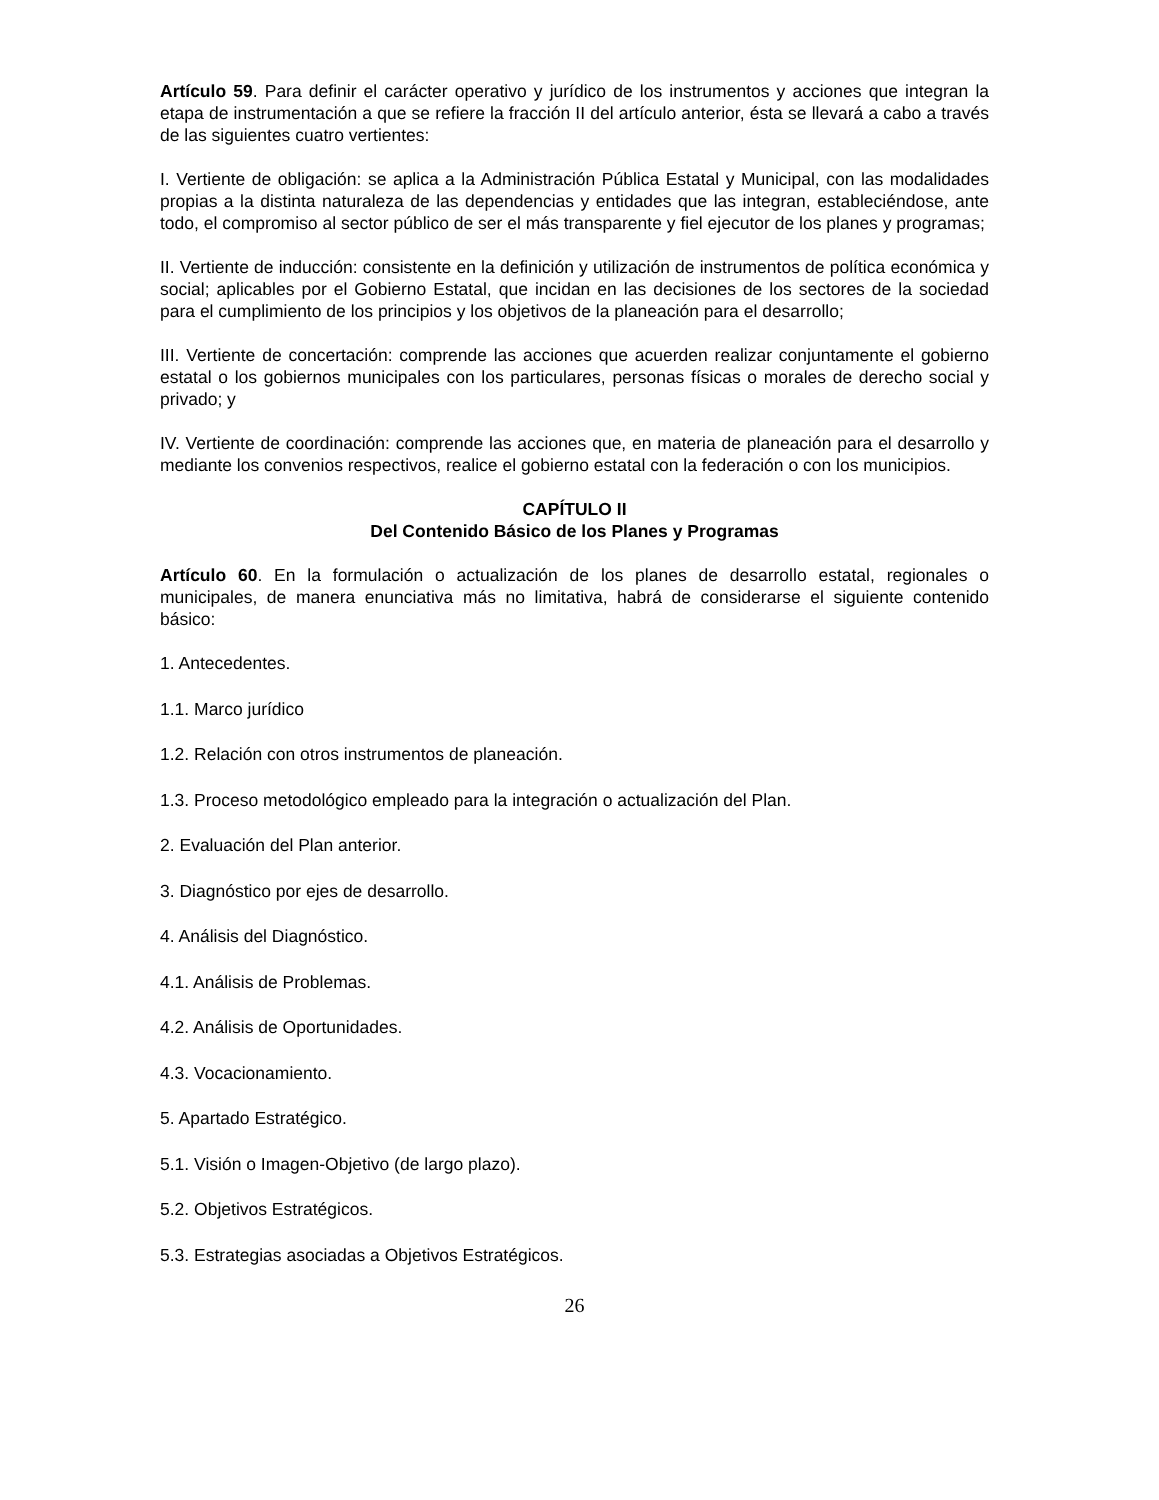Artículo 59. Para definir el carácter operativo y jurídico de los instrumentos y acciones que integran la etapa de instrumentación a que se refiere la fracción II del artículo anterior, ésta se llevará a cabo a través de las siguientes cuatro vertientes:
I. Vertiente de obligación: se aplica a la Administración Pública Estatal y Municipal, con las modalidades propias a la distinta naturaleza de las dependencias y entidades que las integran, estableciéndose, ante todo, el compromiso al sector público de ser el más transparente y fiel ejecutor de los planes y programas;
II. Vertiente de inducción: consistente en la definición y utilización de instrumentos de política económica y social; aplicables por el Gobierno Estatal, que incidan en las decisiones de los sectores de la sociedad para el cumplimiento de los principios y los objetivos de la planeación para el desarrollo;
III. Vertiente de concertación: comprende las acciones que acuerden realizar conjuntamente el gobierno estatal o los gobiernos municipales con los particulares, personas físicas o morales de derecho social y privado; y
IV. Vertiente de coordinación: comprende las acciones que, en materia de planeación para el desarrollo y mediante los convenios respectivos, realice el gobierno estatal con la federación o con los municipios.
CAPÍTULO II
Del Contenido Básico de los Planes y Programas
Artículo 60. En la formulación o actualización de los planes de desarrollo estatal, regionales o municipales, de manera enunciativa más no limitativa, habrá de considerarse el siguiente contenido básico:
1. Antecedentes.
1.1. Marco jurídico
1.2. Relación con otros instrumentos de planeación.
1.3. Proceso metodológico empleado para la integración o actualización del Plan.
2. Evaluación del Plan anterior.
3. Diagnóstico por ejes de desarrollo.
4. Análisis del Diagnóstico.
4.1. Análisis de Problemas.
4.2. Análisis de Oportunidades.
4.3. Vocacionamiento.
5. Apartado Estratégico.
5.1. Visión o Imagen-Objetivo (de largo plazo).
5.2. Objetivos Estratégicos.
5.3. Estrategias asociadas a Objetivos Estratégicos.
26